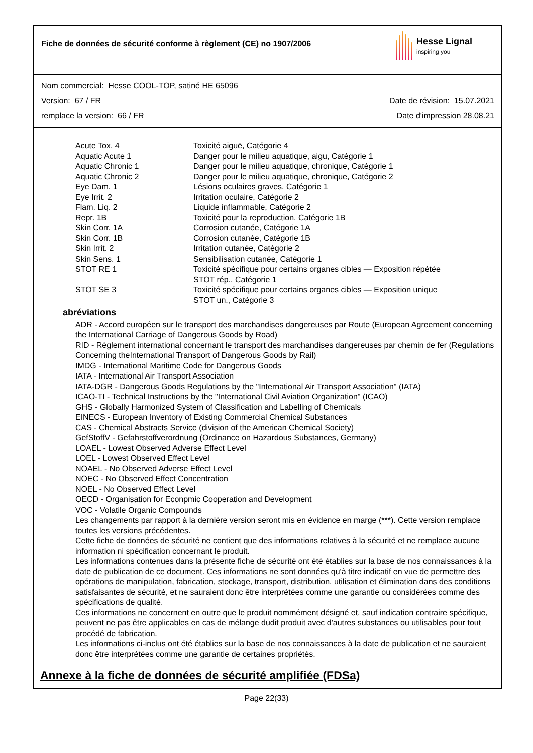Fiche de données de sécurité conforme à règlement (CE) no 1907/2006
Hesse Lignal
inspiring you
Nom commercial: Hesse COOL-TOP, satiné HE 65096
Version: 67 / FR Date de révision: 15.07.2021
remplace la version: 66 / FR Date d'impression 28.08.21
| Acute Tox. 4 | Toxicité aiguë, Catégorie 4 |
| Aquatic Acute 1 | Danger pour le milieu aquatique, aigu, Catégorie 1 |
| Aquatic Chronic 1 | Danger pour le milieu aquatique, chronique, Catégorie 1 |
| Aquatic Chronic 2 | Danger pour le milieu aquatique, chronique, Catégorie 2 |
| Eye Dam. 1 | Lésions oculaires graves, Catégorie 1 |
| Eye Irrit. 2 | Irritation oculaire, Catégorie 2 |
| Flam. Liq. 2 | Liquide inflammable, Catégorie 2 |
| Repr. 1B | Toxicité pour la reproduction, Catégorie 1B |
| Skin Corr. 1A | Corrosion cutanée, Catégorie 1A |
| Skin Corr. 1B | Corrosion cutanée, Catégorie 1B |
| Skin Irrit. 2 | Irritation cutanée, Catégorie 2 |
| Skin Sens. 1 | Sensibilisation cutanée, Catégorie 1 |
| STOT RE 1 | Toxicité spécifique pour certains organes cibles — Exposition répétée STOT rép., Catégorie 1 |
| STOT SE 3 | Toxicité spécifique pour certains organes cibles — Exposition unique STOT un., Catégorie 3 |
abréviations
ADR - Accord européen sur le transport des marchandises dangereuses par Route (European Agreement concerning the International Carriage of Dangerous Goods by Road)
RID - Règlement international concernant le transport des marchandises dangereuses par chemin de fer (Regulations Concerning theInternational Transport of Dangerous Goods by Rail)
IMDG - International Maritime Code for Dangerous Goods
IATA - International Air Transport Association
IATA-DGR - Dangerous Goods Regulations by the "International Air Transport Association" (IATA)
ICAO-TI - Technical Instructions by the "International Civil Aviation Organization" (ICAO)
GHS - Globally Harmonized System of Classification and Labelling of Chemicals
EINECS - European Inventory of Existing Commercial Chemical Substances
CAS - Chemical Abstracts Service (division of the American Chemical Society)
GefStoffV - Gefahrstoffverordnung (Ordinance on Hazardous Substances, Germany)
LOAEL - Lowest Observed Adverse Effect Level
LOEL - Lowest Observed Effect Level
NOAEL - No Observed Adverse Effect Level
NOEC - No Observed Effect Concentration
NOEL - No Observed Effect Level
OECD - Organisation for Econpmic Cooperation and Development
VOC - Volatile Organic Compounds
Les changements par rapport à la dernière version seront mis en évidence en marge (***). Cette version remplace toutes les versions précédentes.
Cette fiche de données de sécurité ne contient que des informations relatives à la sécurité et ne remplace aucune information ni spécification concernant le produit.
Les informations contenues dans la présente fiche de sécurité ont été établies sur la base de nos connaissances à la date de publication de ce document. Ces informations ne sont données qu'à titre indicatif en vue de permettre des opérations de manipulation, fabrication, stockage, transport, distribution, utilisation et élimination dans des conditions satisfaisantes de sécurité, et ne sauraient donc être interprétées comme une garantie ou considérées comme des spécifications de qualité.
Ces informations ne concernent en outre que le produit nommément désigné et, sauf indication contraire spécifique, peuvent ne pas être applicables en cas de mélange dudit produit avec d'autres substances ou utilisables pour tout procédé de fabrication.
Les informations ci-inclus ont été établies sur la base de nos connaissances à la date de publication et ne sauraient donc être interprétées comme une garantie de certaines propriétés.
Annexe à la fiche de données de sécurité amplifiée (FDSa)
Page 22(33)